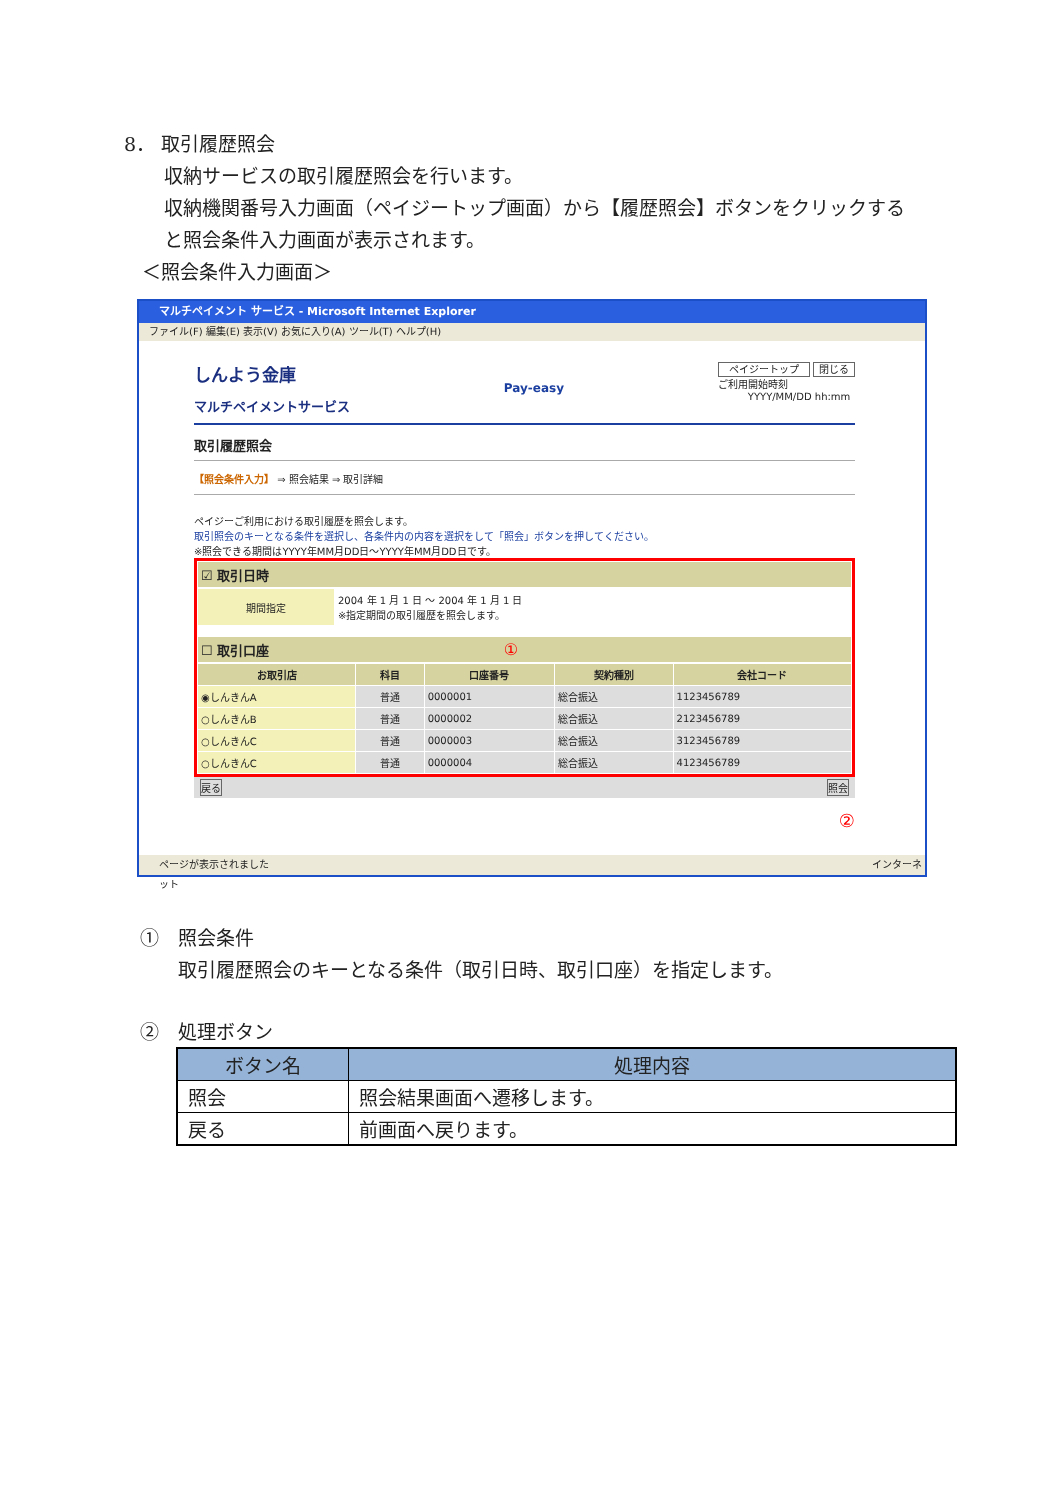8． 取引履歴照会
収納サービスの取引履歴照会を行います。
収納機関番号入力画面（ペイジートップ画面）から【履歴照会】ボタンをクリックする
と照会条件入力画面が表示されます。
＜照会条件入力画面＞
マルチペイメント サービス - Microsoft Internet Explorer
ファイル(F) 編集(E) 表示(V) お気に入り(A) ツール(T) ヘルプ(H)
しんよう金庫
マルチペイメントサービス
Pay-easy
ペイジートップ 閉じる
ご利用開始時刻
YYYY/MM/DD hh:mm
取引履歴照会
【照会条件入力】 ⇒ 照会結果 ⇒ 取引詳細
ペイジーご利用における取引履歴を照会します。
取引照会のキーとなる条件を選択し、各条件内の内容を選択をして「照会」ボタンを押してください。
※照会できる期間はYYYY年MM月DD日～YYYY年MM月DD日です。
| ☑ 取引日時 |
| --- |
| 期間指定 | 2004 年 1 月 1 日 ～ 2004 年 1 月 1 日 ※指定期間の取引履歴を照会します。 |
| ☐ 取引口座 ① |
| --- |
| お取引店 | 科目 | 口座番号 | 契約種別 | 会社コード |
| --- | --- | --- | --- | --- |
| ◉しんきんA | 普通 | 0000001 | 総合振込 | 1123456789 |
| ○しんきんB | 普通 | 0000002 | 総合振込 | 2123456789 |
| ○しんきんC | 普通 | 0000003 | 総合振込 | 3123456789 |
| ○しんきんC | 普通 | 0000004 | 総合振込 | 4123456789 |
戻る 照会
②
ページが表示されました インターネット
①　照会条件
取引履歴照会のキーとなる条件（取引日時、取引口座）を指定します。
②　処理ボタン
| ボタン名 | 処理内容 |
| --- | --- |
| 照会 | 照会結果画面へ遷移します。 |
| 戻る | 前画面へ戻ります。 |